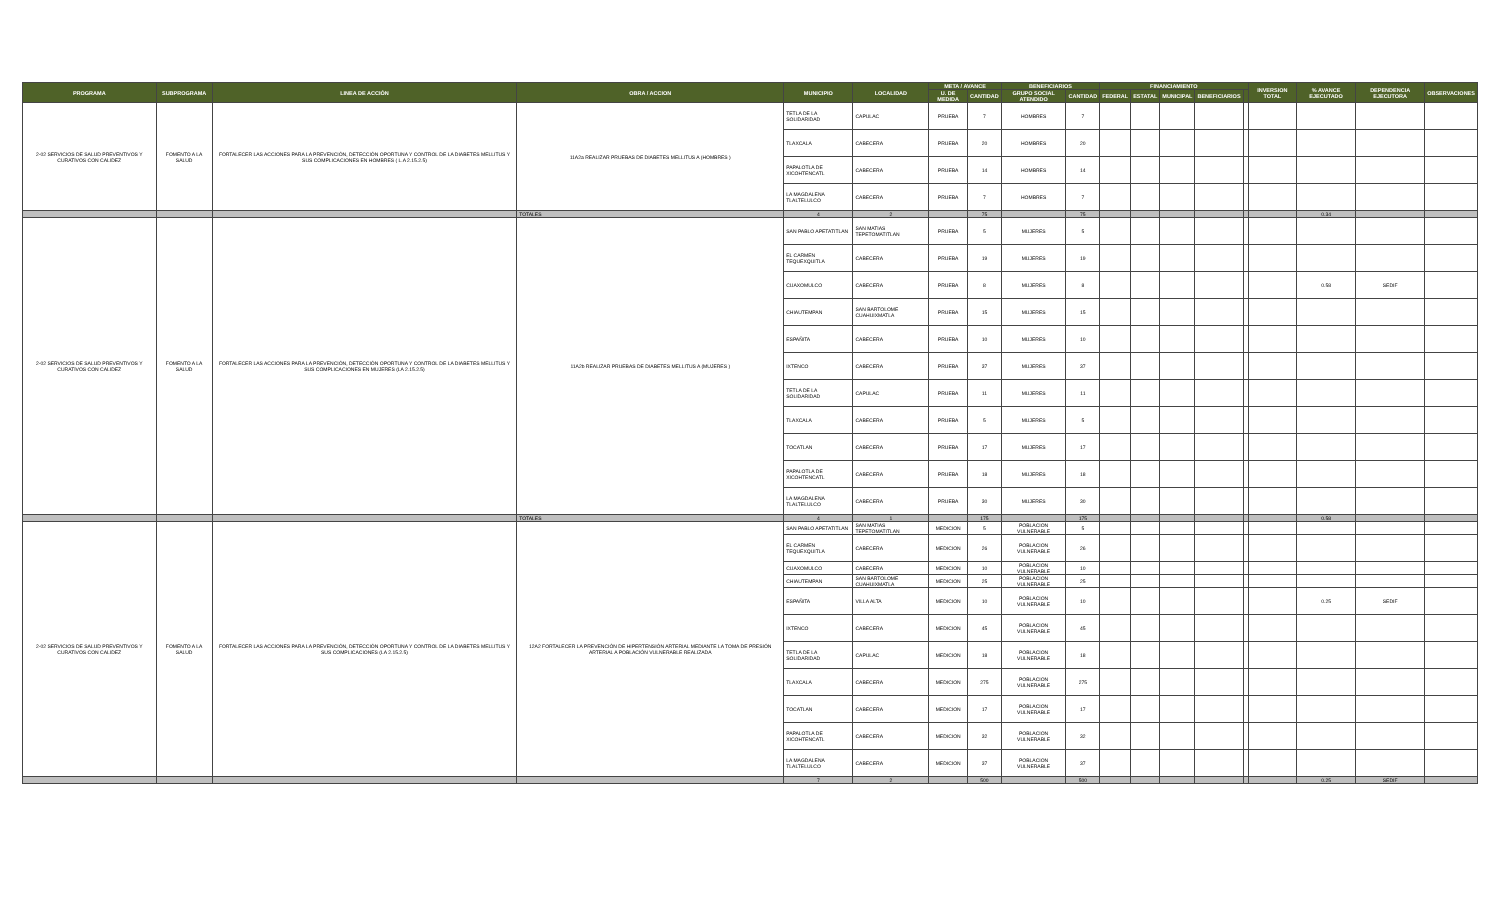| PROGRAMA | SUBPROGRAMA | LINEA DE ACCIÓN | OBRA / ACCION | MUNICIPIO | LOCALIDAD | META / AVANCE | | BENEFICIARIOS | | FINANCIAMIENTO | | | | | INVERSION TOTAL | % AVANCE EJECUTADO | DEPENDENCIA EJECUTORA | OBSERVACIONES |
| --- | --- | --- | --- | --- | --- | --- | --- | --- | --- | --- | --- | --- | --- | --- | --- | --- | --- | --- |
| | | | | | | U. DE MEDIDA | CANTIDAD | GRUPO SOCIAL ATENDIDO | CANTIDAD | FEDERAL | ESTATAL | MUNICIPAL | BENEFICIARIOS | | | | | |
| 2-02 SERVICIOS DE SALUD PREVENTIVOS Y CURATIVOS CON CALIDEZ | FOMENTO A LA SALUD | FORTALECER LAS ACCIONES PARA LA PREVENCIÓN, DETECCIÓN OPORTUNA Y CONTROL DE LA DIABETES MELLITUS Y SUS COMPLICACIONES EN HOMBRES ( L.A 2.15.2.5) | 11A2a REALIZAR PRUEBAS DE DIABETES MELLITUS A (HOMBRES ) | TETLA DE LA SOLIDARIDAD | CAPULAC | PRUEBA | 7 | HOMBRES | 7 | | | | | | | | | |
| | | | | TLAXCALA | CABECERA | PRUEBA | 20 | HOMBRES | 20 | | | | | | | | | |
| | | | | PAPALOTLA DE XICOHTENCATL | CABECERA | PRUEBA | 14 | HOMBRES | 14 | | | | | | | | | |
| | | | | LA MAGDALENA TLALTELULCO | CABECERA | PRUEBA | 7 | HOMBRES | 7 | | | | | | | | | |
| | | | TOTALES | 4 | 2 | | 75 | | 75 | | | | | | | 0.34 | | |
| 2-02 SERVICIOS DE SALUD PREVENTIVOS Y CURATIVOS CON CALIDEZ | FOMENTO A LA SALUD | FORTALECER LAS ACCIONES PARA LA PREVENCIÓN, DETECCIÓN OPORTUNA Y CONTROL DE LA DIABETES MELLITUS Y SUS COMPLICACIONES EN MUJERES (LA 2.15.2.5) | 11A2b REALIZAR PRUEBAS DE DIABETES MELLITUS A (MUJERES ) | SAN PABLO APETATITLAN | SAN MATIAS TEPETOMATITLAN | PRUEBA | 5 | MUJERES | 5 | | | | | | | | | |
| | | | | EL CARMEN TEQUEXQUITLA | CABECERA | PRUEBA | 19 | MUJERES | 19 | | | | | | | | | |
| | | | | CUAXOMULCO | CABECERA | PRUEBA | 8 | MUJERES | 8 | | | | | | | 0.58 | SEDIF | |
| | | | | CHIAUTEMPAN | SAN BARTOLOME CUAHUIXMATLA | PRUEBA | 15 | MUJERES | 15 | | | | | | | | | |
| | | | | ESPAÑITA | CABECERA | PRUEBA | 10 | MUJERES | 10 | | | | | | | | | |
| | | | | IXTENCO | CABECERA | PRUEBA | 37 | MUJERES | 37 | | | | | | | | | |
| | | | | TETLA DE LA SOLIDARIDAD | CAPULAC | PRUEBA | 11 | MUJERES | 11 | | | | | | | | | |
| | | | | TLAXCALA | CABECERA | PRUEBA | 5 | MUJERES | 5 | | | | | | | | | |
| | | | | TOCATLAN | CABECERA | PRUEBA | 17 | MUJERES | 17 | | | | | | | | | |
| | | | | PAPALOTLA DE XICOHTENCATL | CABECERA | PRUEBA | 18 | MUJERES | 18 | | | | | | | | | |
| | | | | LA MAGDALENA TLALTELULCO | CABECERA | PRUEBA | 30 | MUJERES | 30 | | | | | | | | | |
| | | | TOTALES | 4 | 1 | | 175 | | 175 | | | | | | | 0.58 | | |
| 2-02 SERVICIOS DE SALUD PREVENTIVOS Y CURATIVOS CON CALIDEZ | FOMENTO A LA SALUD | FORTALECER LAS ACCIONES PARA LA PREVENCIÓN, DETECCIÓN OPORTUNA Y CONTROL DE LA DIABETES MELLITUS Y SUS COMPLICACIONES (LA 2.15.2.5) | 12A2 FORTALECER LA PREVENCIÓN DE HIPERTENSIÓN ARTERIAL MEDIANTE LA TOMA DE PRESIÓN ARTERIAL A POBLACIÓN VULNERABLE REALIZADA | SAN PABLO APETATITLAN | SAN MATIAS TEPETOMATITLAN | MEDICION | 5 | POBLACION VULNERABLE | 5 | | | | | | | | | |
| | | | | EL CARMEN TEQUEXQUITLA | CABECERA | MEDICION | 26 | POBLACION VULNERABLE | 26 | | | | | | | | | |
| | | | | CUAXOMULCO | CABECERA | MEDICION | 10 | POBLACION VULNERABLE | 10 | | | | | | | | | |
| | | | | CHIAUTEMPAN | SAN BARTOLOME CUAHUIXMATLA | MEDICION | 25 | POBLACION VULNERABLE | 25 | | | | | | | | | |
| | | | | ESPAÑITA | VILLA ALTA | MEDICION | 10 | POBLACION VULNERABLE | 10 | | | | | | | 0.25 | SEDIF | |
| | | | | IXTENCO | CABECERA | MEDICION | 45 | POBLACION VULNERABLE | 45 | | | | | | | | | |
| | | | | TETLA DE LA SOLIDARIDAD | CAPULAC | MEDICION | 18 | POBLACION VULNERABLE | 18 | | | | | | | | | |
| | | | | TLAXCALA | CABECERA | MEDICION | 275 | POBLACION VULNERABLE | 275 | | | | | | | | | |
| | | | | TOCATLAN | CABECERA | MEDICION | 17 | POBLACION VULNERABLE | 17 | | | | | | | | | |
| | | | | PAPALOTLA DE XICOHTENCATL | CABECERA | MEDICION | 32 | POBLACION VULNERABLE | 32 | | | | | | | | | |
| | | | | LA MAGDALENA TLALTELULCO | CABECERA | MEDICION | 37 | POBLACION VULNERABLE | 37 | | | | | | | | | |
| | | | | 7 | 2 | | 500 | | 500 | | | | | | | 0.25 | SEDIF | |